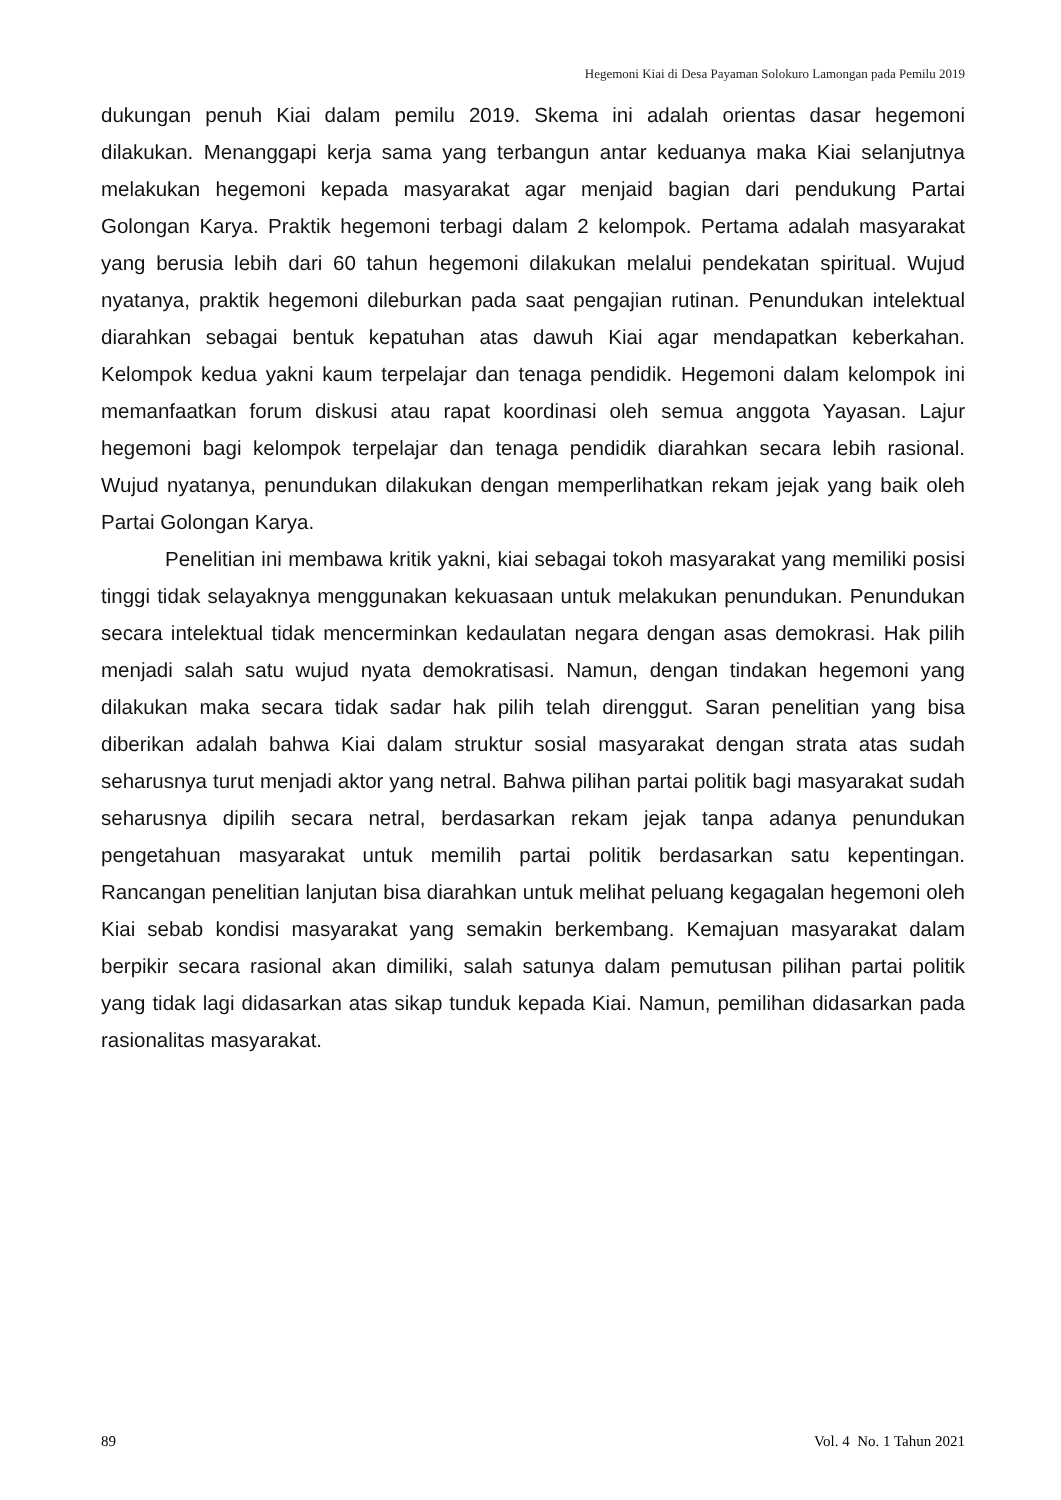Hegemoni Kiai di Desa Payaman Solokuro Lamongan pada Pemilu 2019
dukungan penuh Kiai dalam pemilu 2019. Skema ini adalah orientas dasar hegemoni dilakukan. Menanggapi kerja sama yang terbangun antar keduanya maka Kiai selanjutnya melakukan hegemoni kepada masyarakat agar menjaid bagian dari pendukung Partai Golongan Karya. Praktik hegemoni terbagi dalam 2 kelompok. Pertama adalah masyarakat yang berusia lebih dari 60 tahun hegemoni dilakukan melalui pendekatan spiritual. Wujud nyatanya, praktik hegemoni dileburkan pada saat pengajian rutinan. Penundukan intelektual diarahkan sebagai bentuk kepatuhan atas dawuh Kiai agar mendapatkan keberkahan. Kelompok kedua yakni kaum terpelajar dan tenaga pendidik. Hegemoni dalam kelompok ini memanfaatkan forum diskusi atau rapat koordinasi oleh semua anggota Yayasan. Lajur hegemoni bagi kelompok terpelajar dan tenaga pendidik diarahkan secara lebih rasional. Wujud nyatanya, penundukan dilakukan dengan memperlihatkan rekam jejak yang baik oleh Partai Golongan Karya.
Penelitian ini membawa kritik yakni, kiai sebagai tokoh masyarakat yang memiliki posisi tinggi tidak selayaknya menggunakan kekuasaan untuk melakukan penundukan. Penundukan secara intelektual tidak mencerminkan kedaulatan negara dengan asas demokrasi. Hak pilih menjadi salah satu wujud nyata demokratisasi. Namun, dengan tindakan hegemoni yang dilakukan maka secara tidak sadar hak pilih telah direnggut. Saran penelitian yang bisa diberikan adalah bahwa Kiai dalam struktur sosial masyarakat dengan strata atas sudah seharusnya turut menjadi aktor yang netral. Bahwa pilihan partai politik bagi masyarakat sudah seharusnya dipilih secara netral, berdasarkan rekam jejak tanpa adanya penundukan pengetahuan masyarakat untuk memilih partai politik berdasarkan satu kepentingan. Rancangan penelitian lanjutan bisa diarahkan untuk melihat peluang kegagalan hegemoni oleh Kiai sebab kondisi masyarakat yang semakin berkembang. Kemajuan masyarakat dalam berpikir secara rasional akan dimiliki, salah satunya dalam pemutusan pilihan partai politik yang tidak lagi didasarkan atas sikap tunduk kepada Kiai. Namun, pemilihan didasarkan pada rasionalitas masyarakat.
89 Vol. 4 No. 1 Tahun 2021